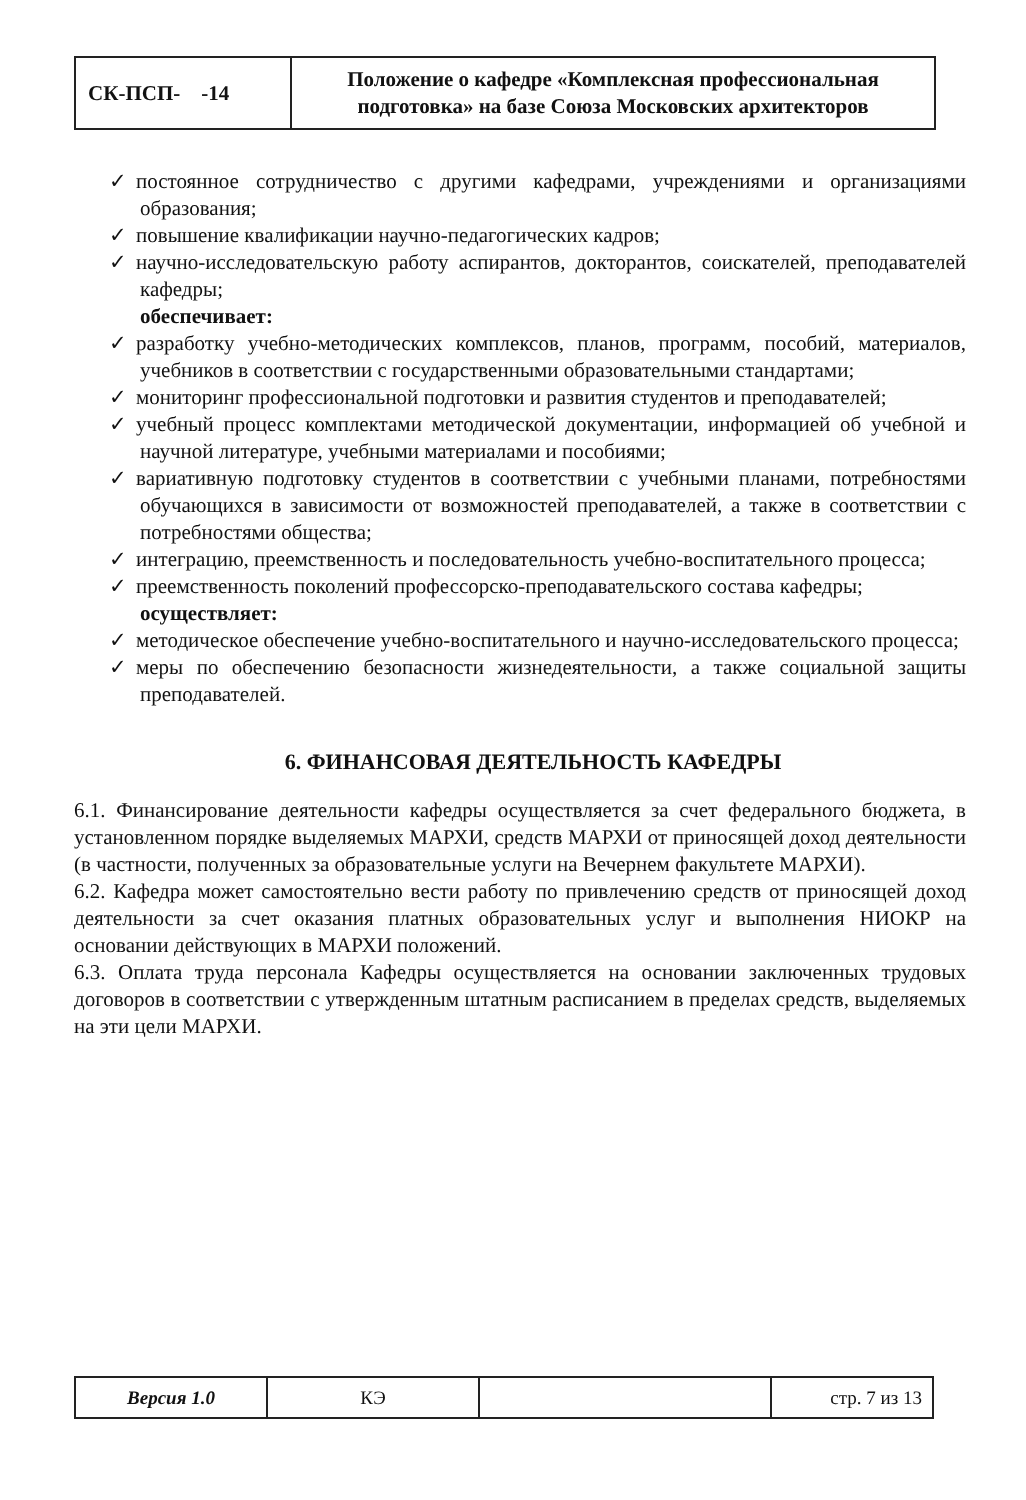| СК-ПСП- -14 | Положение о кафедре «Комплексная профессиональная подготовка» на базе Союза Московских архитекторов |
✓ постоянное сотрудничество с другими кафедрами, учреждениями и организациями образования;
✓ повышение квалификации научно-педагогических кадров;
✓ научно-исследовательскую работу аспирантов, докторантов, соискателей, преподавателей кафедры;
обеспечивает:
✓ разработку учебно-методических комплексов, планов, программ, пособий, материалов, учебников в соответствии с государственными образовательными стандартами;
✓ мониторинг профессиональной подготовки и развития студентов и преподавателей;
✓ учебный процесс комплектами методической документации, информацией об учебной и научной литературе, учебными материалами и пособиями;
✓ вариативную подготовку студентов в соответствии с учебными планами, потребностями обучающихся в зависимости от возможностей преподавателей, а также в соответствии с потребностями общества;
✓ интеграцию, преемственность и последовательность учебно-воспитательного процесса;
✓ преемственность поколений профессорско-преподавательского состава кафедры;
осуществляет:
✓ методическое обеспечение учебно-воспитательного и научно-исследовательского процесса;
✓ меры по обеспечению безопасности жизнедеятельности, а также социальной защиты преподавателей.
6. ФИНАНСОВАЯ ДЕЯТЕЛЬНОСТЬ КАФЕДРЫ
6.1. Финансирование деятельности кафедры осуществляется за счет федерального бюджета, в установленном порядке выделяемых МАРХИ, средств МАРХИ от приносящей доход деятельности (в частности, полученных за образовательные услуги на Вечернем факультете МАРХИ).
6.2. Кафедра может самостоятельно вести работу по привлечению средств от приносящей доход деятельности за счет оказания платных образовательных услуг и выполнения НИОКР на основании действующих в МАРХИ положений.
6.3. Оплата труда персонала Кафедры осуществляется на основании заключенных трудовых договоров в соответствии с утвержденным штатным расписанием в пределах средств, выделяемых на эти цели МАРХИ.
| Версия 1.0 | КЭ | | стр. 7 из 13 |